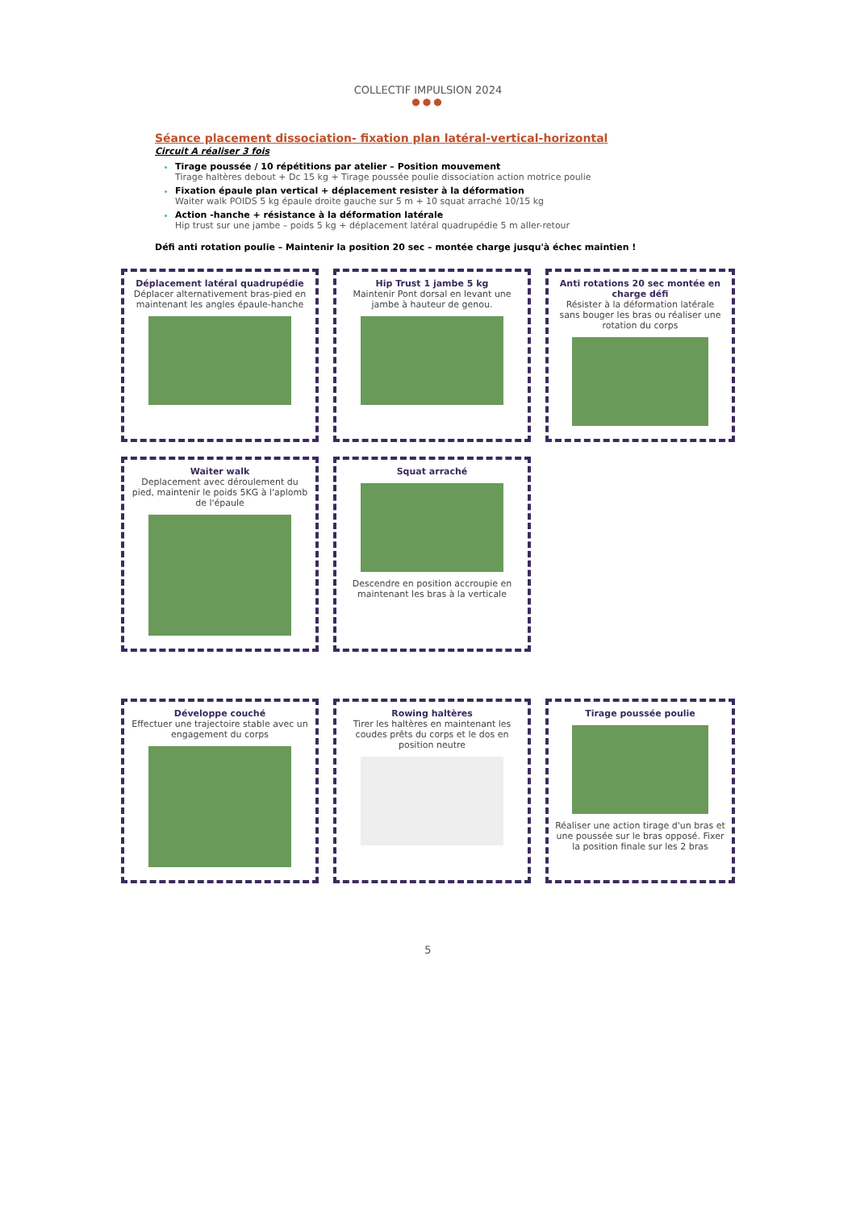COLLECTIF IMPULSION 2024
●●●
Séance placement dissociation- fixation plan latéral-vertical-horizontal
Circuit A réaliser 3 fois
Tirage poussée / 10 répétitions par atelier – Position mouvement
Tirage haltères debout + Dc 15 kg + Tirage poussée poulie dissociation action motrice poulie
Fixation épaule plan vertical + déplacement resister à la déformation
Waiter walk POIDS 5 kg épaule droite gauche sur 5 m + 10 squat arraché 10/15 kg
Action -hanche + résistance à la déformation latérale
Hip trust sur une jambe – poids 5 kg + déplacement latéral quadrupédie 5 m aller-retour
Défi anti rotation poulie – Maintenir la position 20 sec – montée charge jusqu'à échec maintien !
Déplacement latéral quadrupédie
Déplacer alternativement bras-pied en maintenant les angles épaule-hanche
Hip Trust 1 jambe 5 kg
Maintenir Pont dorsal en levant une jambe à hauteur de genou.
Anti rotations 20 sec montée en charge défi
Résister à la déformation latérale sans bouger les bras ou réaliser une rotation du corps
Waiter walk
Deplacement avec déroulement du pied, maintenir le poids 5KG à l'aplomb de l'épaule
Squat arraché
Descendre en position accroupie en maintenant les bras à la verticale
Développe couché
Effectuer une trajectoire stable avec un engagement du corps
Rowing haltères
Tirer les haltères en maintenant les coudes prêts du corps et le dos en position neutre
Tirage poussée poulie
Réaliser une action tirage d'un bras et une poussée sur le bras opposé. Fixer la position finale sur les 2 bras
5